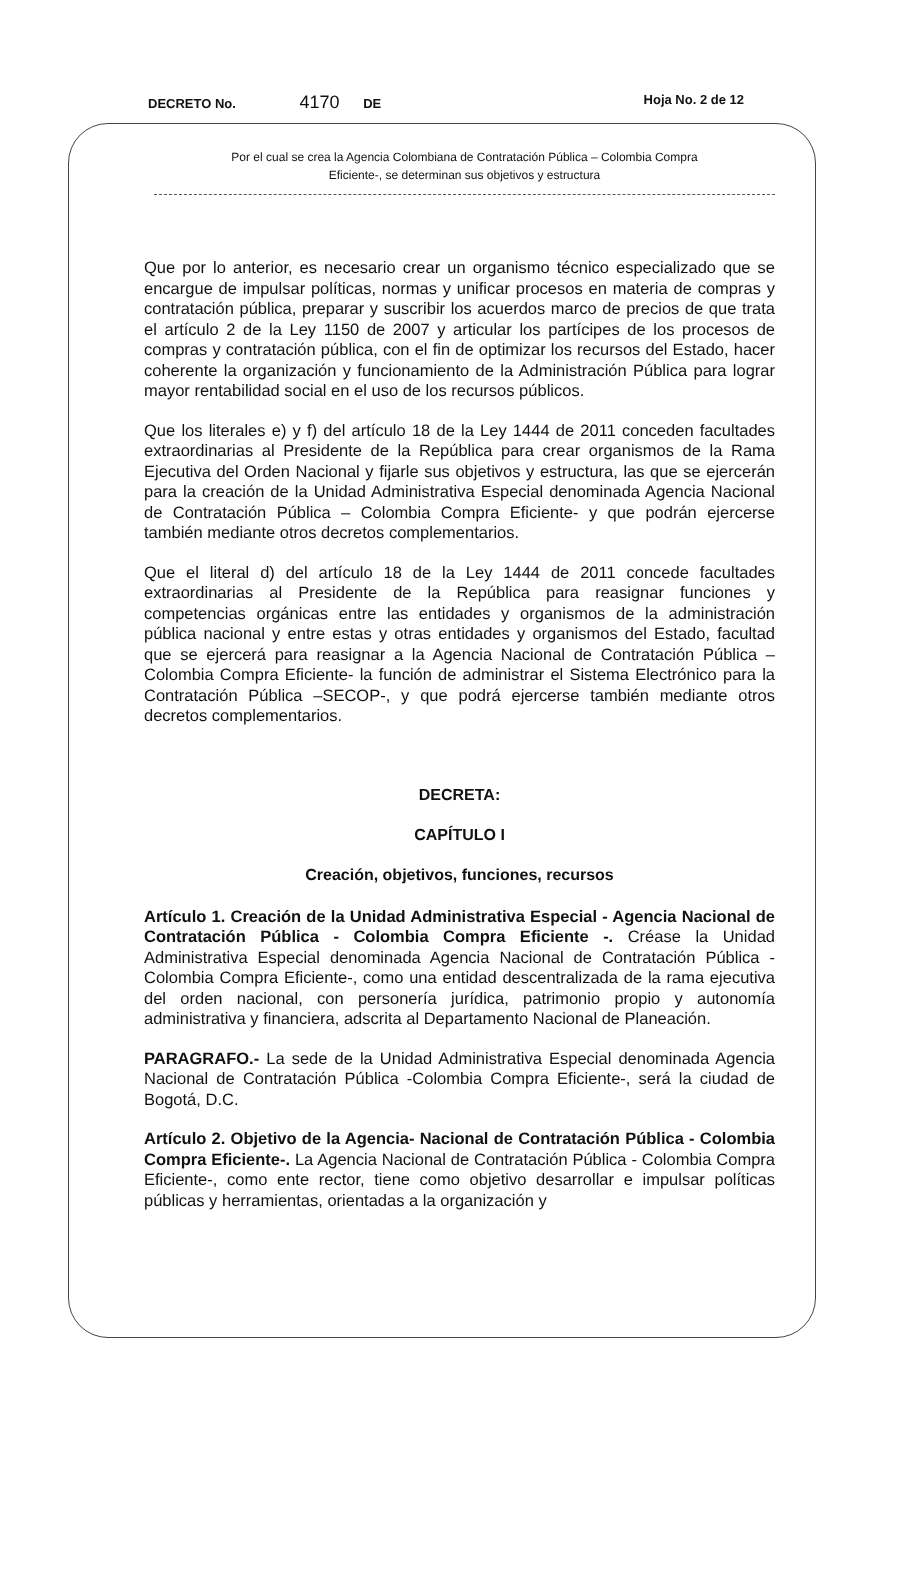DECRETO No. 4170 DE Hoja No. 2 de 12
Por el cual se crea la Agencia Colombiana de Contratación Pública – Colombia Compra
Eficiente-, se determinan sus objetivos y estructura
Que por lo anterior, es necesario crear un organismo técnico especializado que se encargue de impulsar políticas, normas y unificar procesos en materia de compras y contratación pública, preparar y suscribir los acuerdos marco de precios de que trata el artículo 2 de la Ley 1150 de 2007 y articular los partícipes de los procesos de compras y contratación pública, con el fin de optimizar los recursos del Estado, hacer coherente la organización y funcionamiento de la Administración Pública para lograr mayor rentabilidad social en el uso de los recursos públicos.
Que los literales e) y f) del artículo 18 de la Ley 1444 de 2011 conceden facultades extraordinarias al Presidente de la República para crear organismos de la Rama Ejecutiva del Orden Nacional y fijarle sus objetivos y estructura, las que se ejercerán para la creación de la Unidad Administrativa Especial denominada Agencia Nacional de Contratación Pública – Colombia Compra Eficiente- y que podrán ejercerse también mediante otros decretos complementarios.
Que el literal d) del artículo 18 de la Ley 1444 de 2011 concede facultades extraordinarias al Presidente de la República para reasignar funciones y competencias orgánicas entre las entidades y organismos de la administración pública nacional y entre estas y otras entidades y organismos del Estado, facultad que se ejercerá para reasignar a la Agencia Nacional de Contratación Pública –Colombia Compra Eficiente- la función de administrar el Sistema Electrónico para la Contratación Pública –SECOP-, y que podrá ejercerse también mediante otros decretos complementarios.
DECRETA:
CAPÍTULO I
Creación, objetivos, funciones, recursos
Artículo 1. Creación de la Unidad Administrativa Especial - Agencia Nacional de Contratación Pública - Colombia Compra Eficiente -. Créase la Unidad Administrativa Especial denominada Agencia Nacional de Contratación Pública -Colombia Compra Eficiente-, como una entidad descentralizada de la rama ejecutiva del orden nacional, con personería jurídica, patrimonio propio y autonomía administrativa y financiera, adscrita al Departamento Nacional de Planeación.
PARAGRAFO.- La sede de la Unidad Administrativa Especial denominada Agencia Nacional de Contratación Pública -Colombia Compra Eficiente-, será la ciudad de Bogotá, D.C.
Artículo 2. Objetivo de la Agencia- Nacional de Contratación Pública - Colombia Compra Eficiente-. La Agencia Nacional de Contratación Pública - Colombia Compra Eficiente-, como ente rector, tiene como objetivo desarrollar e impulsar políticas públicas y herramientas, orientadas a la organización y